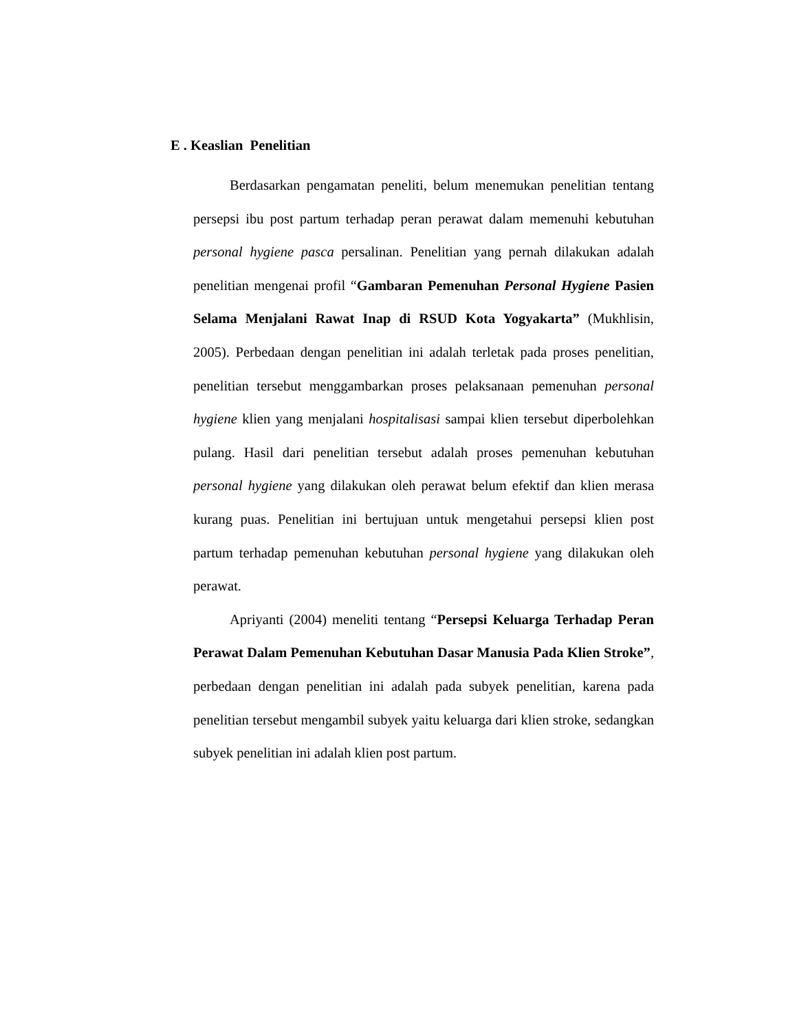E . Keaslian Penelitian
Berdasarkan pengamatan peneliti, belum menemukan penelitian tentang persepsi ibu post partum terhadap peran perawat dalam memenuhi kebutuhan personal hygiene pasca persalinan. Penelitian yang pernah dilakukan adalah penelitian mengenai profil “Gambaran Pemenuhan Personal Hygiene Pasien Selama Menjalani Rawat Inap di RSUD Kota Yogyakarta” (Mukhlisin, 2005). Perbedaan dengan penelitian ini adalah terletak pada proses penelitian, penelitian tersebut menggambarkan proses pelaksanaan pemenuhan personal hygiene klien yang menjalani hospitalisasi sampai klien tersebut diperbolehkan pulang. Hasil dari penelitian tersebut adalah proses pemenuhan kebutuhan personal hygiene yang dilakukan oleh perawat belum efektif dan klien merasa kurang puas. Penelitian ini bertujuan untuk mengetahui persepsi klien post partum terhadap pemenuhan kebutuhan personal hygiene yang dilakukan oleh perawat.
Apriyanti (2004) meneliti tentang “Persepsi Keluarga Terhadap Peran Perawat Dalam Pemenuhan Kebutuhan Dasar Manusia Pada Klien Stroke”, perbedaan dengan penelitian ini adalah pada subyek penelitian, karena pada penelitian tersebut mengambil subyek yaitu keluarga dari klien stroke, sedangkan subyek penelitian ini adalah klien post partum.